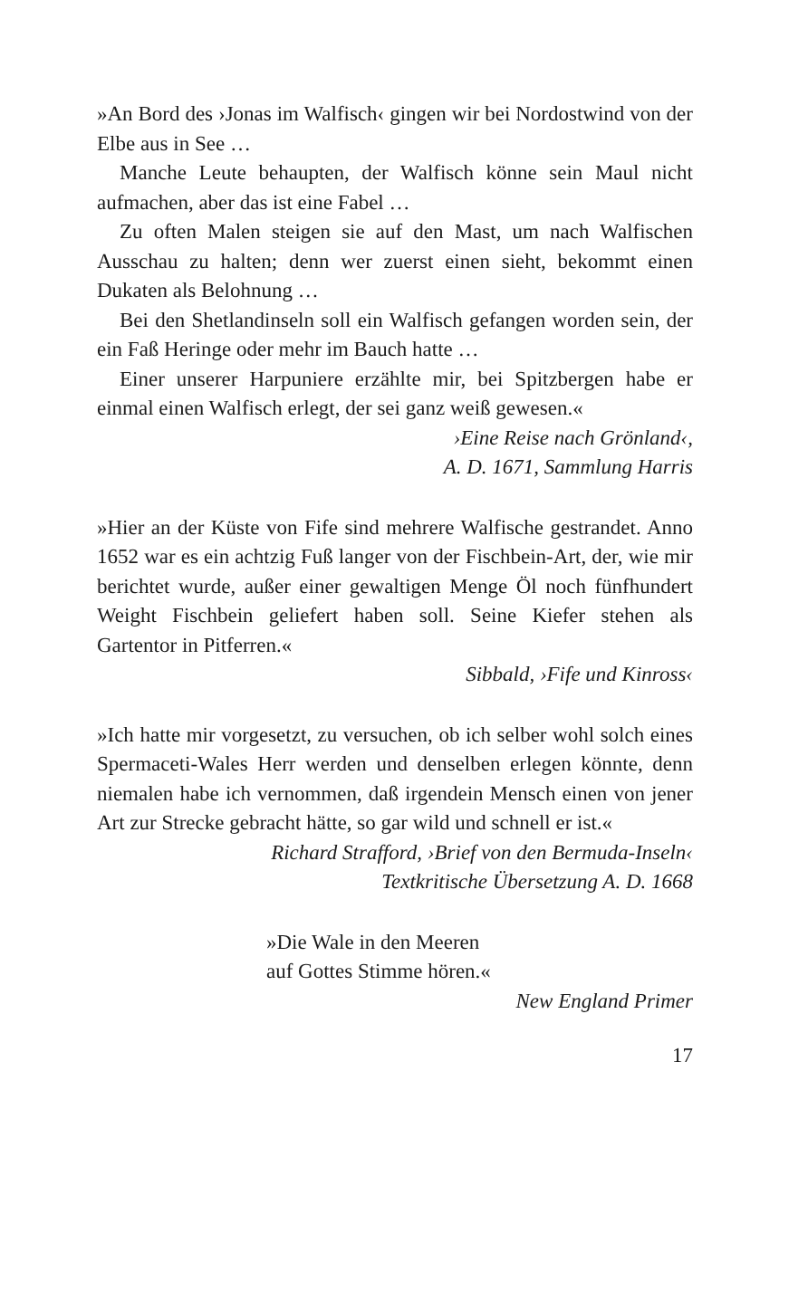»An Bord des ›Jonas im Walfisch‹ gingen wir bei Nordostwind von der Elbe aus in See …
Manche Leute behaupten, der Walfisch könne sein Maul nicht aufmachen, aber das ist eine Fabel …
Zu often Malen steigen sie auf den Mast, um nach Walfischen Ausschau zu halten; denn wer zuerst einen sieht, bekommt einen Dukaten als Belohnung …
Bei den Shetlandinseln soll ein Walfisch gefangen worden sein, der ein Faß Heringe oder mehr im Bauch hatte …
Einer unserer Harpuniere erzählte mir, bei Spitzbergen habe er einmal einen Walfisch erlegt, der sei ganz weiß gewesen.«
›Eine Reise nach Grönland‹,
A. D. 1671, Sammlung Harris
»Hier an der Küste von Fife sind mehrere Walfische gestrandet. Anno 1652 war es ein achtzig Fuß langer von der Fischbein-Art, der, wie mir berichtet wurde, außer einer gewaltigen Menge Öl noch fünfhundert Weight Fischbein geliefert haben soll. Seine Kiefer stehen als Gartentor in Pitferren.«
Sibbald, ›Fife und Kinross‹
»Ich hatte mir vorgesetzt, zu versuchen, ob ich selber wohl solch eines Spermaceti-Wales Herr werden und denselben erlegen könnte, denn niemalen habe ich vernommen, daß irgendein Mensch einen von jener Art zur Strecke gebracht hätte, so gar wild und schnell er ist.«
Richard Strafford, ›Brief von den Bermuda-Inseln‹
Textkritische Übersetzung A. D. 1668
»Die Wale in den Meeren
auf Gottes Stimme hören.«
New England Primer
17